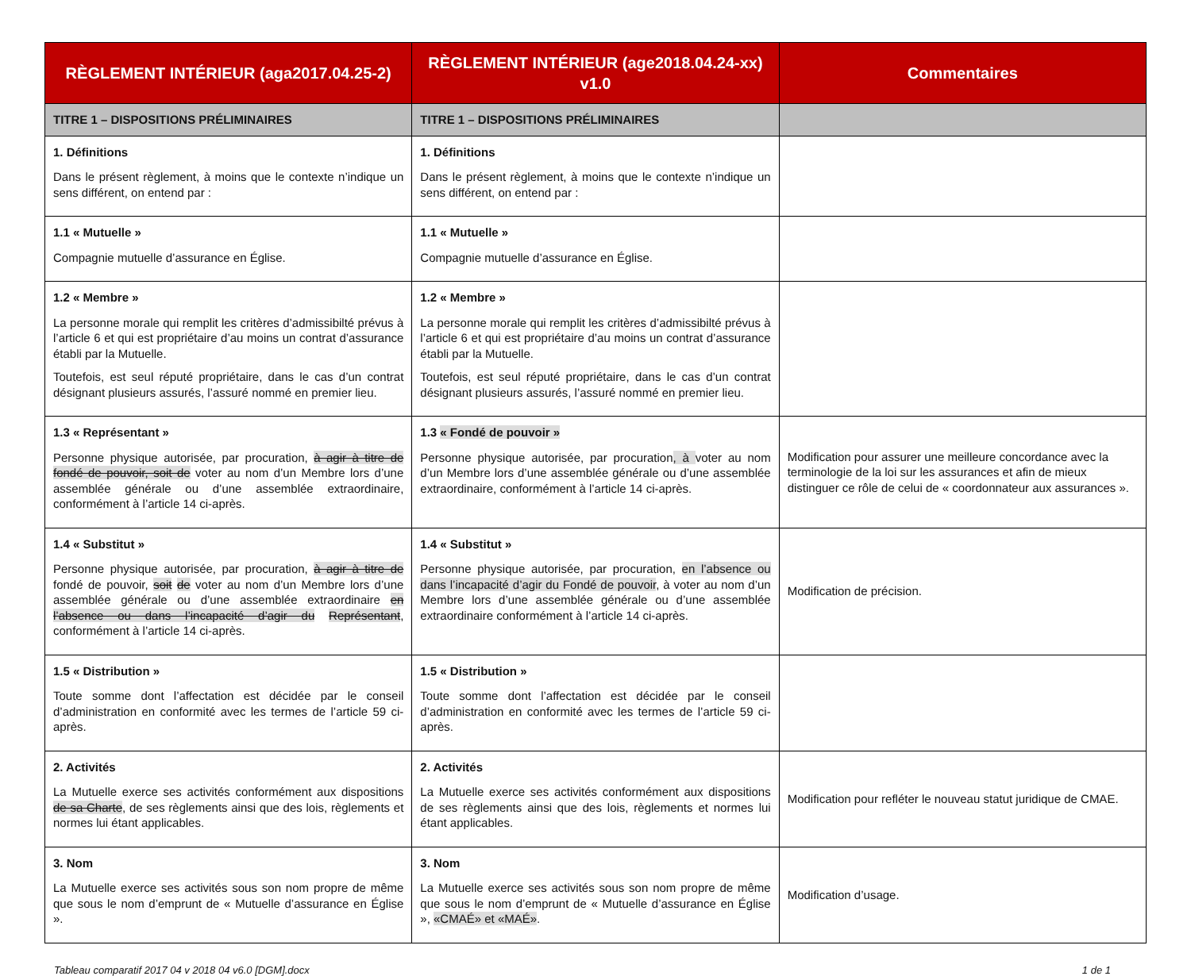| RÈGLEMENT INTÉRIEUR (aga2017.04.25-2) | RÈGLEMENT INTÉRIEUR (age2018.04.24-xx) v1.0 | Commentaires |
| --- | --- | --- |
| TITRE 1 – DISPOSITIONS PRÉLIMINAIRES | TITRE 1 – DISPOSITIONS PRÉLIMINAIRES | |
| 1. Définitions Dans le présent règlement, à moins que le contexte n’indique un sens différent, on entend par : | 1. Définitions Dans le présent règlement, à moins que le contexte n’indique un sens différent, on entend par : | |
| 1.1 « Mutuelle » Compagnie mutuelle d’assurance en Église. | 1.1 « Mutuelle » Compagnie mutuelle d’assurance en Église. | |
| 1.2 « Membre » La personne morale qui remplit les critères d’admissibilté prévus à l’article 6 et qui est propriétaire d’au moins un contrat d’assurance établi par la Mutuelle. Toutefois, est seul réputé propriétaire, dans le cas d’un contrat désignant plusieurs assurés, l’assuré nommé en premier lieu. | 1.2 « Membre » La personne morale qui remplit les critères d’admissibilté prévus à l’article 6 et qui est propriétaire d’au moins un contrat d’assurance établi par la Mutuelle. Toutefois, est seul réputé propriétaire, dans le cas d’un contrat désignant plusieurs assurés, l’assuré nommé en premier lieu. | |
| 1.3 « Représentant » Personne physique autorisée, par procuration, à agir à titre de fondé de pouvoir, soit de voter au nom d’un Membre lors d’une assemblée générale ou d’une assemblée extraordinaire, conformément à l’article 14 ci-après. | 1.3 « Fondé de pouvoir » Personne physique autorisée, par procuration , à voter au nom d’un Membre lors d’une assemblée générale ou d’une assemblée extraordinaire, conformément à l’article 14 ci-après. | Modification pour assurer une meilleure concordance avec la terminologie de la loi sur les assurances et afin de mieux distinguer ce rôle de celui de « coordonnateur aux assurances ». |
| 1.4 « Substitut » Personne physique autorisée, par procuration, à agir à titre de fondé de pouvoir, soit de voter au nom d’un Membre lors d’une assemblée générale ou d’une assemblée extraordinaire en l’absence ou dans l’incapacité d’agir du Représentant , conformément à l’article 14 ci-après. | 1.4 « Substitut » Personne physique autorisée, par procuration, en l’absence ou dans l’incapacité d’agir du Fondé de pouvoir , à voter au nom d’un Membre lors d’une assemblée générale ou d’une assemblée extraordinaire conformément à l’article 14 ci-après. | Modification de précision. |
| 1.5 « Distribution » Toute somme dont l’affectation est décidée par le conseil d’administration en conformité avec les termes de l’article 59 ci-après. | 1.5 « Distribution » Toute somme dont l’affectation est décidée par le conseil d’administration en conformité avec les termes de l’article 59 ci-après. | |
| 2. Activités La Mutuelle exerce ses activités conformément aux dispositions de sa Charte , de ses règlements ainsi que des lois, règlements et normes lui étant applicables. | 2. Activités La Mutuelle exerce ses activités conformément aux dispositions de ses règlements ainsi que des lois, règlements et normes lui étant applicables. | Modification pour refléter le nouveau statut juridique de CMAE. |
| 3. Nom La Mutuelle exerce ses activités sous son nom propre de même que sous le nom d’emprunt de « Mutuelle d’assurance en Église ». | 3. Nom La Mutuelle exerce ses activités sous son nom propre de même que sous le nom d’emprunt de « Mutuelle d’assurance en Église », «CMAÉ» et «MAÉ» . | Modification d’usage. |
Tableau comparatif 2017 04 v 2018 04 v6.0 [DGM].docx 1 de 1